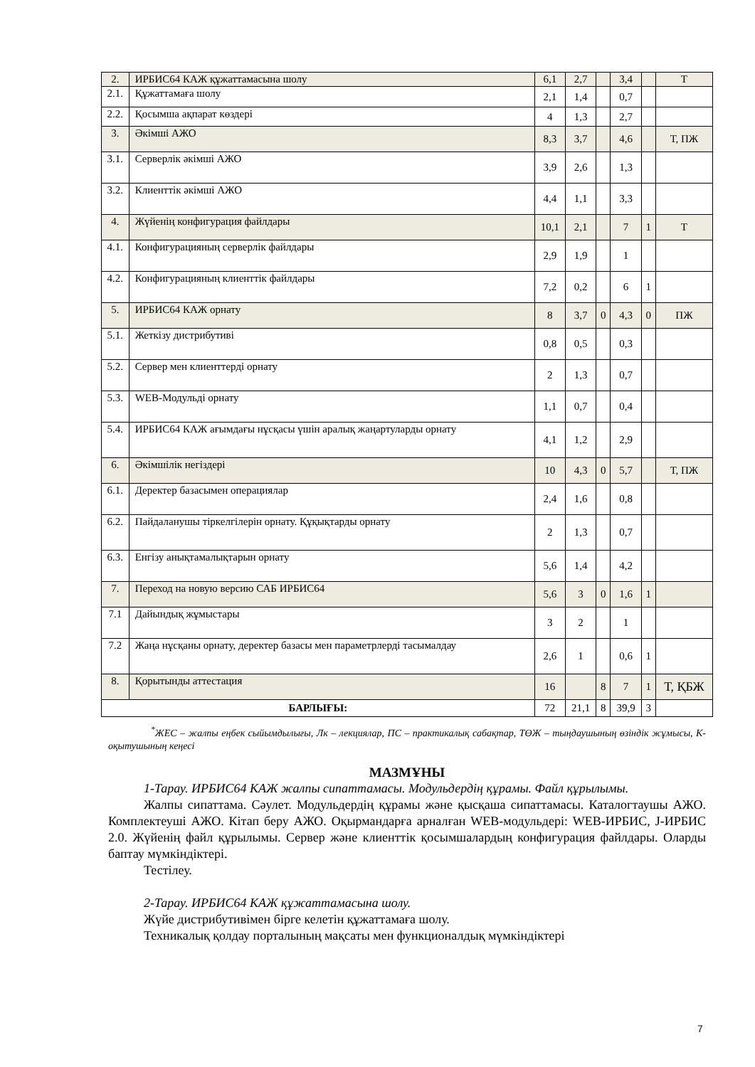| 2. | ИРБИС64 КАЖ құжаттамасына шолу | 6,1 | 2,7 | | 3,4 | | Т |
| 2.1. | Құжаттамаға шолу | 2,1 | 1,4 | | 0,7 | | |
| 2.2. | Қосымша ақпарат көздері | 4 | 1,3 | | 2,7 | | |
| 3. | Әкімші АЖО | 8,3 | 3,7 | | 4,6 | | Т, ПЖ |
| 3.1. | Серверлік әкімші АЖО | 3,9 | 2,6 | | 1,3 | | |
| 3.2. | Клиенттік әкімші АЖО | 4,4 | 1,1 | | 3,3 | | |
| 4. | Жүйенің конфигурация файлдары | 10,1 | 2,1 | | 7 | 1 | Т |
| 4.1. | Конфигурацияның серверлік файлдары | 2,9 | 1,9 | | 1 | | |
| 4.2. | Конфигурацияның клиенттік файлдары | 7,2 | 0,2 | | 6 | 1 | |
| 5. | ИРБИС64 КАЖ орнату | 8 | 3,7 | 0 | 4,3 | 0 | ПЖ |
| 5.1. | Жеткізу дистрибутиві | 0,8 | 0,5 | | 0,3 | | |
| 5.2. | Сервер мен клиенттерді орнату | 2 | 1,3 | | 0,7 | | |
| 5.3. | WEB-Модульді орнату | 1,1 | 0,7 | | 0,4 | | |
| 5.4. | ИРБИС64 КАЖ ағымдағы нұсқасы үшін аралық жаңартуларды орнату | 4,1 | 1,2 | | 2,9 | | |
| 6. | Әкімшілік негіздері | 10 | 4,3 | 0 | 5,7 | | Т, ПЖ |
| 6.1. | Деректер базасымен операциялар | 2,4 | 1,6 | | 0,8 | | |
| 6.2. | Пайдаланушы тіркелгілерін орнату. Құқықтарды орнату | 2 | 1,3 | | 0,7 | | |
| 6.3. | Енгізу анықтамалықтарын орнату | 5,6 | 1,4 | | 4,2 | | |
| 7. | Переход на новую версию САБ ИРБИС64 | 5,6 | 3 | 0 | 1,6 | 1 | |
| 7.1 | Дайындық жұмыстары | 3 | 2 | | 1 | | |
| 7.2 | Жаңа нұсқаны орнату, деректер базасы мен параметрлерді тасымалдау | 2,6 | 1 | | 0,6 | 1 | |
| 8. | Қорытынды аттестация | 16 | | 8 | 7 | 1 | Т, ҚБЖ |
| БАРЛЫҒЫ: | | 72 | 21,1 | 8 | 39,9 | 3 | |
<sup>*</sup> ЖЕС – жалпы еңбек сыйымдылығы, Лк – лекциялар, ПС – практикалық сабақтар, ТӨЖ – тыңдаушының өзіндік жұмысы, К- оқытушының кеңесі
МАЗМҰНЫ
1-Тарау. ИРБИС64 КАЖ жалпы сипаттамасы. Модульдердің құрамы. Файл құрылымы.
Жалпы сипаттама. Сәулет. Модульдердің құрамы және қысқаша сипаттамасы. Каталогтаушы АЖО. Комплектеуші АЖО. Кітап беру АЖО. Оқырмандарға арналған WEB-модульдері: WEB-ИРБИС, J-ИРБИС 2.0. Жүйенің файл құрылымы. Сервер және клиенттік қосымшалардың конфигурация файлдары. Оларды баптау мүмкіндіктері.
Тестілеу.
2-Тарау. ИРБИС64 КАЖ құжаттамасына шолу.
Жүйе дистрибутивімен бірге келетін құжаттамаға шолу.
Техникалық қолдау порталының мақсаты мен функционалдық мүмкіндіктері
7